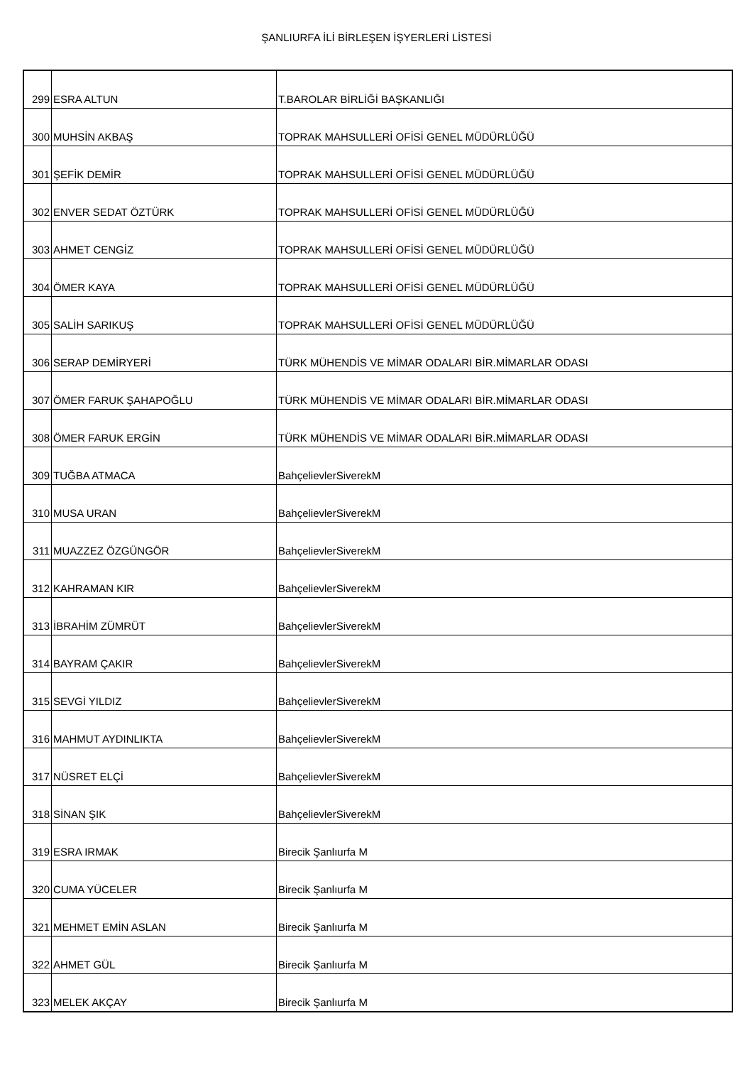ŞANLIURFA İLİ BİRLEŞEN İŞYERLERİ LİSTESİ
| 299 | ESRA ALTUN | T.BAROLAR BİRLİĞİ BAŞKANLIĞI |
| 300 | MUHSİN AKBAŞ | TOPRAK MAHSULLERİ OFİSİ GENEL MÜDÜRLÜĞÜ |
| 301 | ŞEFİK DEMİR | TOPRAK MAHSULLERİ OFİSİ GENEL MÜDÜRLÜĞÜ |
| 302 | ENVER SEDAT ÖZTÜRK | TOPRAK MAHSULLERİ OFİSİ GENEL MÜDÜRLÜĞÜ |
| 303 | AHMET CENGİZ | TOPRAK MAHSULLERİ OFİSİ GENEL MÜDÜRLÜĞÜ |
| 304 | ÖMER KAYA | TOPRAK MAHSULLERİ OFİSİ GENEL MÜDÜRLÜĞÜ |
| 305 | SALİH SARIKUŞ | TOPRAK MAHSULLERİ OFİSİ GENEL MÜDÜRLÜĞÜ |
| 306 | SERAP DEMİRYERİ | TÜRK MÜHENDİS VE MİMAR ODALARI BİR.MİMARLAR ODASI |
| 307 | ÖMER FARUK ŞAHAPOĞLU | TÜRK MÜHENDİS VE MİMAR ODALARI BİR.MİMARLAR ODASI |
| 308 | ÖMER FARUK ERGİN | TÜRK MÜHENDİS VE MİMAR ODALARI BİR.MİMARLAR ODASI |
| 309 | TUĞBA ATMACA | BahçelievlerSiverekM |
| 310 | MUSA URAN | BahçelievlerSiverekM |
| 311 | MUAZZEZ ÖZGÜNGÖR | BahçelievlerSiverekM |
| 312 | KAHRAMAN KIR | BahçelievlerSiverekM |
| 313 | İBRAHİM ZÜMRÜT | BahçelievlerSiverekM |
| 314 | BAYRAM ÇAKIR | BahçelievlerSiverekM |
| 315 | SEVGİ YILDIZ | BahçelievlerSiverekM |
| 316 | MAHMUT AYDINLIKTA | BahçelievlerSiverekM |
| 317 | NÜSRET ELÇİ | BahçelievlerSiverekM |
| 318 | SİNAN ŞIK | BahçelievlerSiverekM |
| 319 | ESRA IRMAK | Birecik Şanlıurfa M |
| 320 | CUMA YÜCELER | Birecik Şanlıurfa M |
| 321 | MEHMET EMİN ASLAN | Birecik Şanlıurfa M |
| 322 | AHMET GÜL | Birecik Şanlıurfa M |
| 323 | MELEK AKÇAY | Birecik Şanlıurfa M |